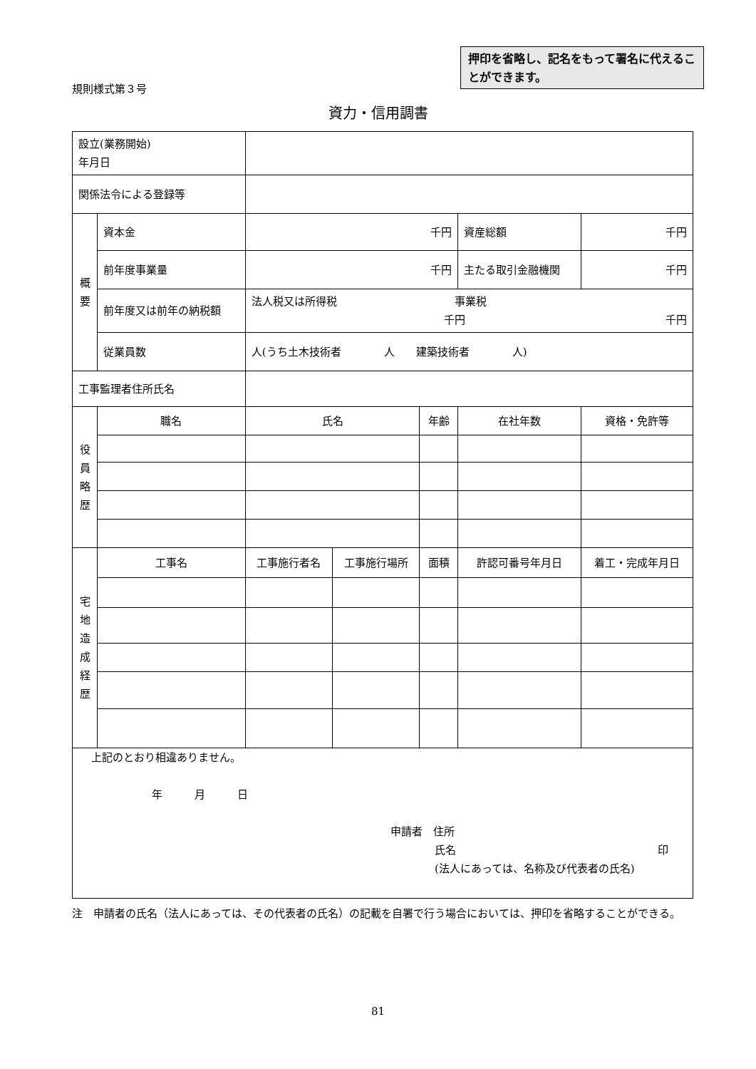規則様式第３号
押印を省略し、記名をもって署名に代えることができます。
資力・信用調書
| 設立(業務開始) 年月日 | | | | | | | |
| 関係法令による登録等 | | | | | | | |
| 概 要 | 資本金 | 千円 | | | 資産総額 | | 千円 |
| | 前年度事業量 | 千円 | | | 主たる取引金融機関 | | 千円 |
| | 前年度又は前年の納税額 | 法人税又は所得税 事業税 千円 千円 | | | | | |
| | 従業員数 | 人(うち土木技術者 人 建築技術者 人) | | | | | |
| 工事監理者住所氏名 | | | | | | | |
| 役 員 略 歴 | 職名 | 氏名 | | 年齢 | 在社年数 | 資格・免許等 | |
| 宅 地 造 成 経 歴 | 工事名 | 工事施行者名 | 工事施行場所 | 面積 | 許認可番号年月日 | | 着工・完成年月日 |
| 上記のとおり相違ありません。 年 月 日 申請者 住所 氏名 印 (法人にあっては、名称及び代表者の氏名) | | | | | | | |
注　申請者の氏名（法人にあっては、その代表者の氏名）の記載を自署で行う場合においては、押印を省略することができる。
81